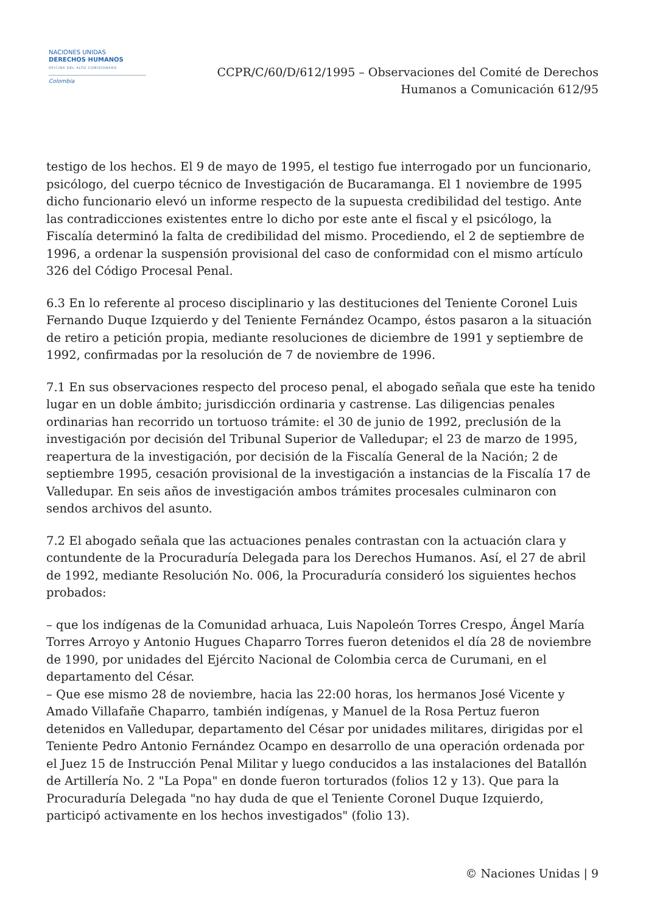NACIONES UNIDAS
DERECHOS HUMANOS
OFICINA DEL ALTO COMISIONADO
Colombia
CCPR/C/60/D/612/1995 – Observaciones del Comité de Derechos
Humanos a Comunicación 612/95
testigo de los hechos. El 9 de mayo de 1995, el testigo fue interrogado por un funcionario, psicólogo, del cuerpo técnico de Investigación de Bucaramanga. El 1 noviembre de 1995 dicho funcionario elevó un informe respecto de la supuesta credibilidad del testigo. Ante las contradicciones existentes entre lo dicho por este ante el fiscal y el psicólogo, la Fiscalía determinó la falta de credibilidad del mismo. Procediendo, el 2 de septiembre de 1996, a ordenar la suspensión provisional del caso de conformidad con el mismo artículo 326 del Código Procesal Penal.
6.3 En lo referente al proceso disciplinario y las destituciones del Teniente Coronel Luis Fernando Duque Izquierdo y del Teniente Fernández Ocampo, éstos pasaron a la situación de retiro a petición propia, mediante resoluciones de diciembre de 1991 y septiembre de 1992, confirmadas por la resolución de 7 de noviembre de 1996.
7.1 En sus observaciones respecto del proceso penal, el abogado señala que este ha tenido lugar en un doble ámbito; jurisdicción ordinaria y castrense. Las diligencias penales ordinarias han recorrido un tortuoso trámite: el 30 de junio de 1992, preclusión de la investigación por decisión del Tribunal Superior de Valledupar; el 23 de marzo de 1995, reapertura de la investigación, por decisión de la Fiscalía General de la Nación; 2 de septiembre 1995, cesación provisional de la investigación a instancias de la Fiscalía 17 de Valledupar. En seis años de investigación ambos trámites procesales culminaron con sendos archivos del asunto.
7.2 El abogado señala que las actuaciones penales contrastan con la actuación clara y contundente de la Procuraduría Delegada para los Derechos Humanos. Así, el 27 de abril de 1992, mediante Resolución No. 006, la Procuraduría consideró los siguientes hechos probados:
– que los indígenas de la Comunidad arhuaca, Luis Napoleón Torres Crespo, Ángel María Torres Arroyo y Antonio Hugues Chaparro Torres fueron detenidos el día 28 de noviembre de 1990, por unidades del Ejército Nacional de Colombia cerca de Curumani, en el departamento del César.
– Que ese mismo 28 de noviembre, hacia las 22:00 horas, los hermanos José Vicente y Amado Villafañe Chaparro, también indígenas, y Manuel de la Rosa Pertuz fueron detenidos en Valledupar, departamento del César por unidades militares, dirigidas por el Teniente Pedro Antonio Fernández Ocampo en desarrollo de una operación ordenada por el Juez 15 de Instrucción Penal Militar y luego conducidos a las instalaciones del Batallón de Artillería No. 2 "La Popa" en donde fueron torturados (folios 12 y 13). Que para la Procuraduría Delegada "no hay duda de que el Teniente Coronel Duque Izquierdo, participó activamente en los hechos investigados" (folio 13).
© Naciones Unidas | 9